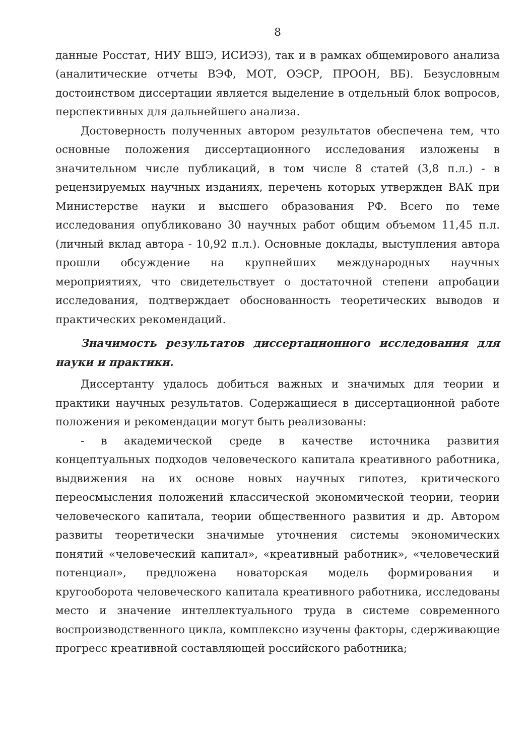8
данные Росстат, НИУ ВШЭ, ИСИЭЗ), так и в рамках общемирового анализа (аналитические отчеты ВЭФ, МОТ, ОЭСР, ПРООН, ВБ). Безусловным достоинством диссертации является выделение в отдельный блок вопросов, перспективных для дальнейшего анализа.
Достоверность полученных автором результатов обеспечена тем, что основные положения диссертационного исследования изложены в значительном числе публикаций, в том числе 8 статей (3,8 п.л.) - в рецензируемых научных изданиях, перечень которых утвержден ВАК при Министерстве науки и высшего образования РФ. Всего по теме исследования опубликовано 30 научных работ общим объемом 11,45 п.л. (личный вклад автора - 10,92 п.л.). Основные доклады, выступления автора прошли обсуждение на крупнейших международных научных мероприятиях, что свидетельствует о достаточной степени апробации исследования, подтверждает обоснованность теоретических выводов и практических рекомендаций.
Значимость результатов диссертационного исследования для науки и практики.
Диссертанту удалось добиться важных и значимых для теории и практики научных результатов. Содержащиеся в диссертационной работе положения и рекомендации могут быть реализованы:
- в академической среде в качестве источника развития концептуальных подходов человеческого капитала креативного работника, выдвижения на их основе новых научных гипотез, критического переосмысления положений классической экономической теории, теории человеческого капитала, теории общественного развития и др. Автором развиты теоретически значимые уточнения системы экономических понятий «человеческий капитал», «креативный работник», «человеческий потенциал», предложена новаторская модель формирования и кругооборота человеческого капитала креативного работника, исследованы место и значение интеллектуального труда в системе современного воспроизводственного цикла, комплексно изучены факторы, сдерживающие прогресс креативной составляющей российского работника;